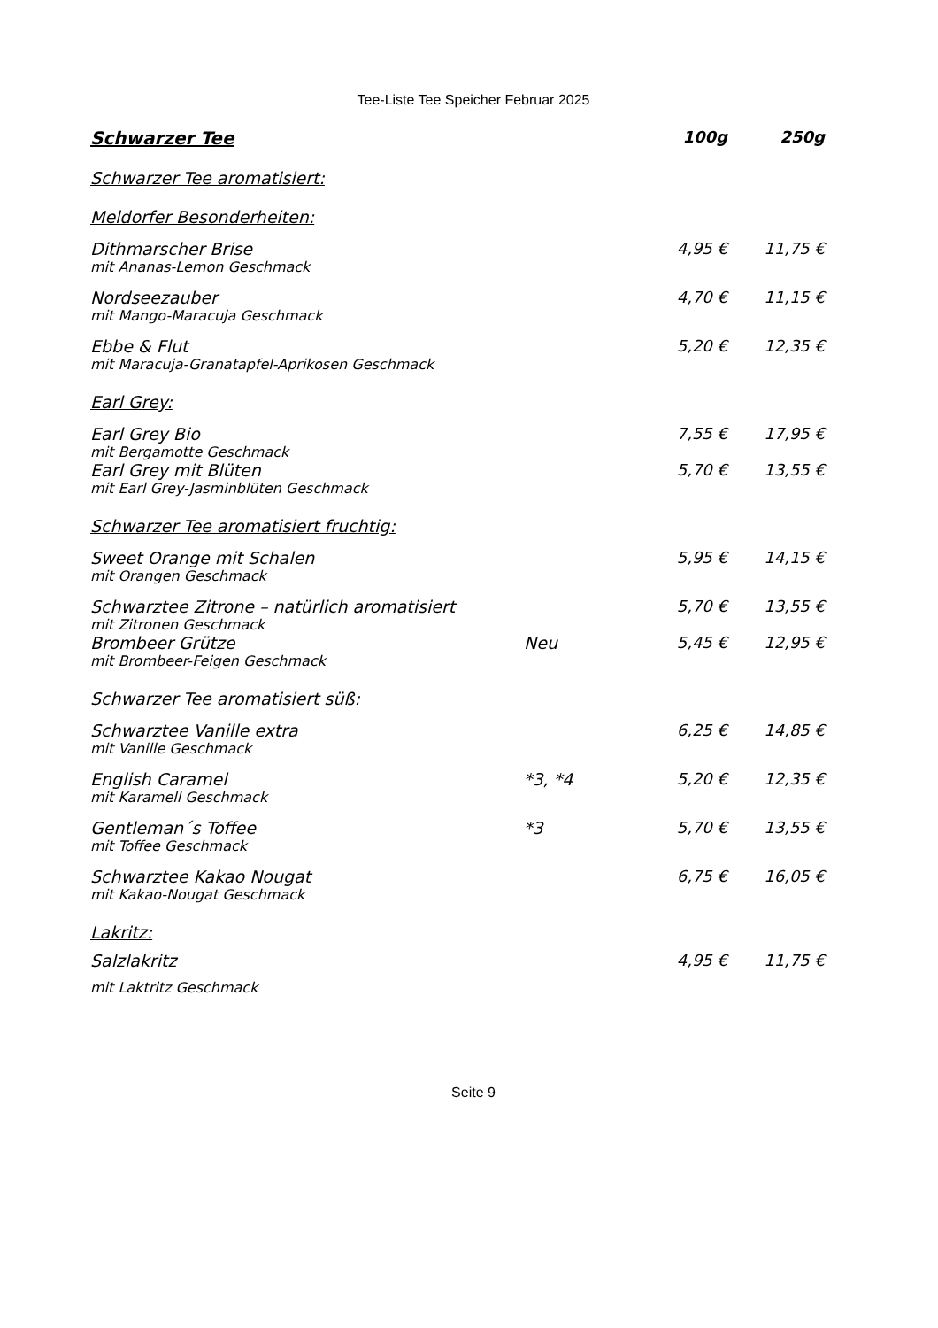Tee-Liste Tee Speicher Februar 2025
| Schwarzer Tee | | 100g | 250g |
| --- | --- | --- | --- |
| Schwarzer Tee aromatisiert: | | | |
| Meldorfer Besonderheiten: | | | |
| Dithmarscher Brise | | 4,95 € | 11,75 € |
| mit Ananas-Lemon Geschmack | | | |
| Nordseezauber | | 4,70 € | 11,15 € |
| mit Mango-Maracuja Geschmack | | | |
| Ebbe & Flut | | 5,20 € | 12,35 € |
| mit Maracuja-Granatapfel-Aprikosen Geschmack | | | |
| Earl Grey: | | | |
| Earl Grey Bio | | 7,55 € | 17,95 € |
| mit Bergamotte Geschmack | | | |
| Earl Grey mit Blüten | | 5,70 € | 13,55 € |
| mit Earl Grey-Jasminblüten Geschmack | | | |
| Schwarzer Tee aromatisiert fruchtig: | | | |
| Sweet Orange mit Schalen | | 5,95 € | 14,15 € |
| mit Orangen Geschmack | | | |
| Schwarztee Zitrone – natürlich aromatisiert | | 5,70 € | 13,55 € |
| mit Zitronen Geschmack | | | |
| Brombeer Grütze | Neu | 5,45 € | 12,95 € |
| mit Brombeer-Feigen Geschmack | | | |
| Schwarzer Tee aromatisiert süß: | | | |
| Schwarztee Vanille extra | | 6,25 € | 14,85 € |
| mit Vanille Geschmack | | | |
| English Caramel | *3, *4 | 5,20 € | 12,35 € |
| mit Karamell Geschmack | | | |
| Gentleman´s Toffee | *3 | 5,70 € | 13,55 € |
| mit Toffee Geschmack | | | |
| Schwarztee Kakao Nougat | | 6,75 € | 16,05 € |
| mit Kakao-Nougat Geschmack | | | |
| Lakritz: | | | |
| Salzlakritz | | 4,95 € | 11,75 € |
| mit Laktritz Geschmack | | | |
Seite 9